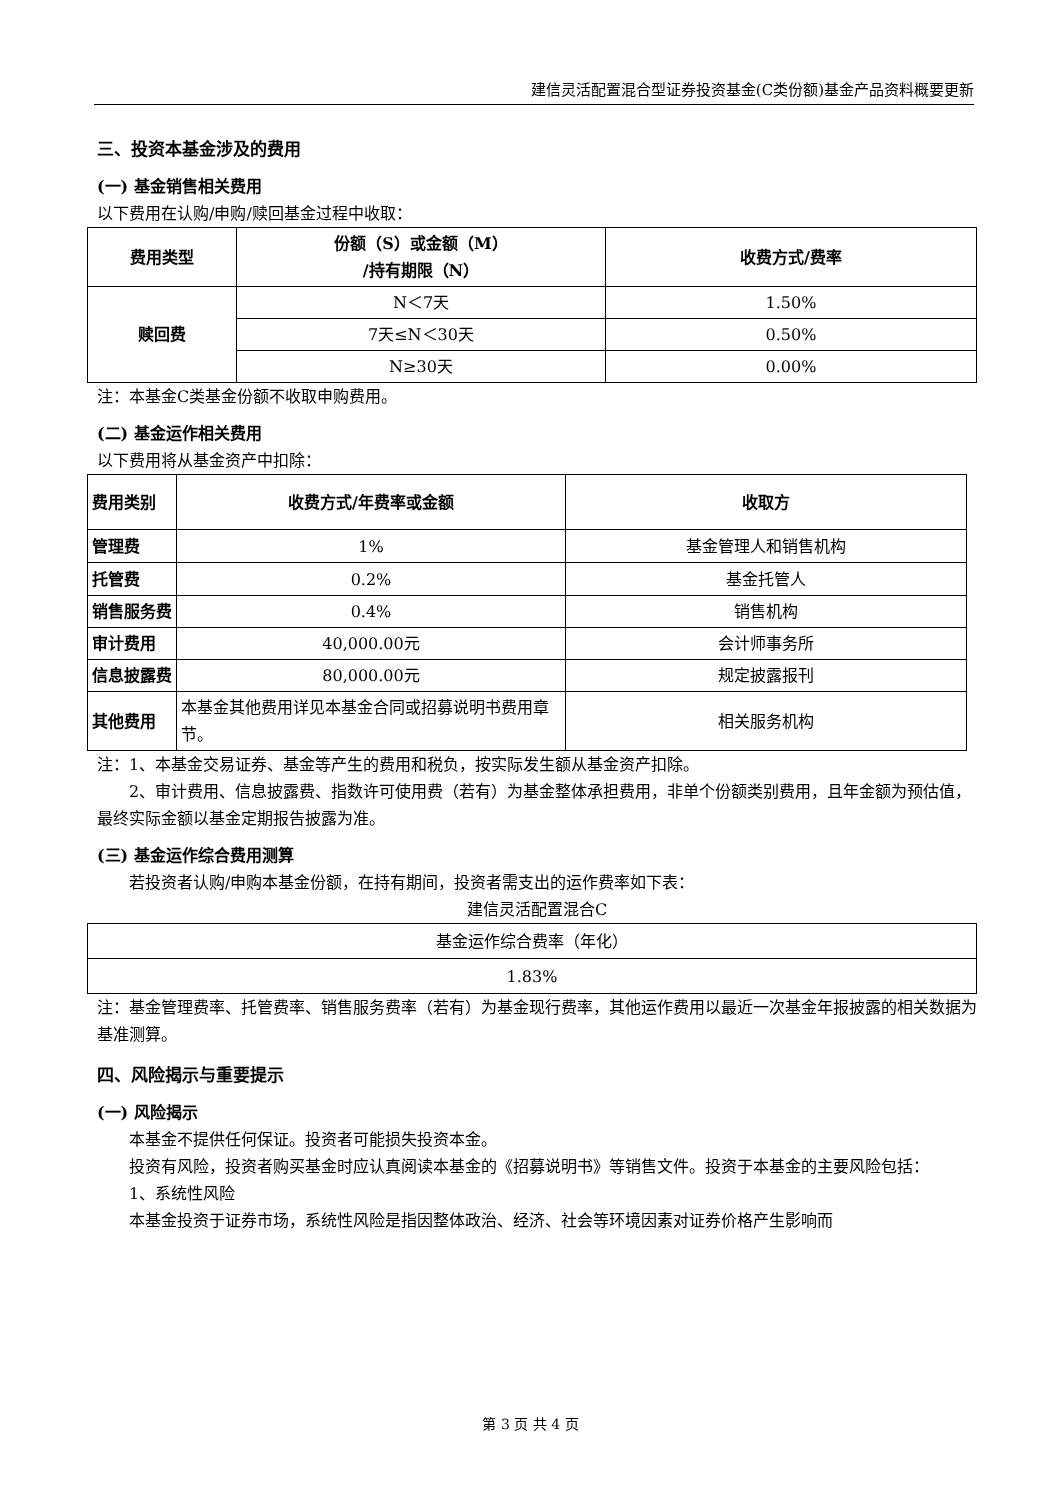建信灵活配置混合型证券投资基金(C类份额)基金产品资料概要更新
三、投资本基金涉及的费用
(一) 基金销售相关费用
以下费用在认购/申购/赎回基金过程中收取：
| 费用类型 | 份额（S）或金额（M） /持有期限（N） | 收费方式/费率 |
| --- | --- | --- |
| 赎回费 | N＜7天 | 1.50% |
| | 7天≤N＜30天 | 0.50% |
| | N≥30天 | 0.00% |
注：本基金C类基金份额不收取申购费用。
(二) 基金运作相关费用
以下费用将从基金资产中扣除：
| 费用类别 | 收费方式/年费率或金额 | 收取方 |
| --- | --- | --- |
| 管理费 | 1% | 基金管理人和销售机构 |
| 托管费 | 0.2% | 基金托管人 |
| 销售服务费 | 0.4% | 销售机构 |
| 审计费用 | 40,000.00元 | 会计师事务所 |
| 信息披露费 | 80,000.00元 | 规定披露报刊 |
| 其他费用 | 本基金其他费用详见本基金合同或招募说明书费用章节。 | 相关服务机构 |
注：1、本基金交易证券、基金等产生的费用和税负，按实际发生额从基金资产扣除。
2、审计费用、信息披露费、指数许可使用费（若有）为基金整体承担费用，非单个份额类别费用，且年金额为预估值，最终实际金额以基金定期报告披露为准。
(三) 基金运作综合费用测算
若投资者认购/申购本基金份额，在持有期间，投资者需支出的运作费率如下表：
建信灵活配置混合C
| 基金运作综合费率（年化） |
| 1.83% |
注：基金管理费率、托管费率、销售服务费率（若有）为基金现行费率，其他运作费用以最近一次基金年报披露的相关数据为基准测算。
四、风险揭示与重要提示
(一) 风险揭示
本基金不提供任何保证。投资者可能损失投资本金。
投资有风险，投资者购买基金时应认真阅读本基金的《招募说明书》等销售文件。投资于本基金的主要风险包括：
1、系统性风险
本基金投资于证券市场，系统性风险是指因整体政治、经济、社会等环境因素对证券价格产生影响而
第 3 页 共 4 页